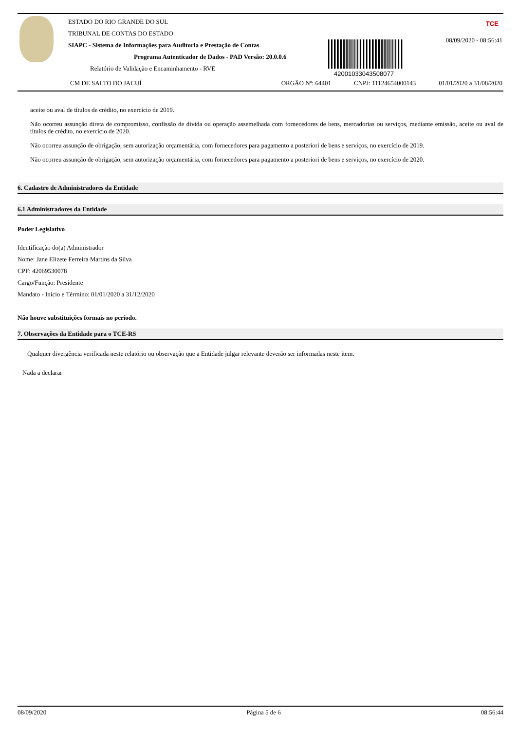ESTADO DO RIO GRANDE DO SUL
TRIBUNAL DE CONTAS DO ESTADO
SIAPC - Sistema de Informações para Auditoria e Prestação de Contas
Programa Autenticador de Dados - PAD Versão: 20.0.0.6
Relatório de Validação e Encaminhamento - RVE
42001033043508077
TCE
08/09/2020 - 08:56:41
CM DE SALTO DO JACUÍ ORGÃO Nº: 64401 CNPJ: 11124654000143 01/01/2020 a 31/08/2020
aceite ou aval de títulos de crédito, no exercício de 2019.
Não ocorreu assunção direta de compromisso, confissão de dívida ou operação assemelhada com fornecedores de bens, mercadorias ou serviços, mediante emissão, aceite ou aval de títulos de crédito, no exercício de 2020.
Não ocorreu assunção de obrigação, sem autorização orçamentária, com fornecedores para pagamento a posteriori de bens e serviços, no exercício de 2019.
Não ocorreu assunção de obrigação, sem autorização orçamentária, com fornecedores para pagamento a posteriori de bens e serviços, no exercício de 2020.
6. Cadastro de Administradores da Entidade
6.1 Administradores da Entidade
Poder Legislativo
Identificação do(a) Administrador
Nome: Jane Elizete Ferreira Martins da Silva
CPF: 42069530078
Cargo/Função: Presidente
Mandato - Início e Término: 01/01/2020 a 31/12/2020
Não houve substituições formais no período.
7. Observações da Entidade para o TCE-RS
Qualquer divergência verificada neste relatório ou observação que a Entidade julgar relevante deverão ser informadas neste item.
Nada a declarar
08/09/2020 Página 5 de 6 08:56:44